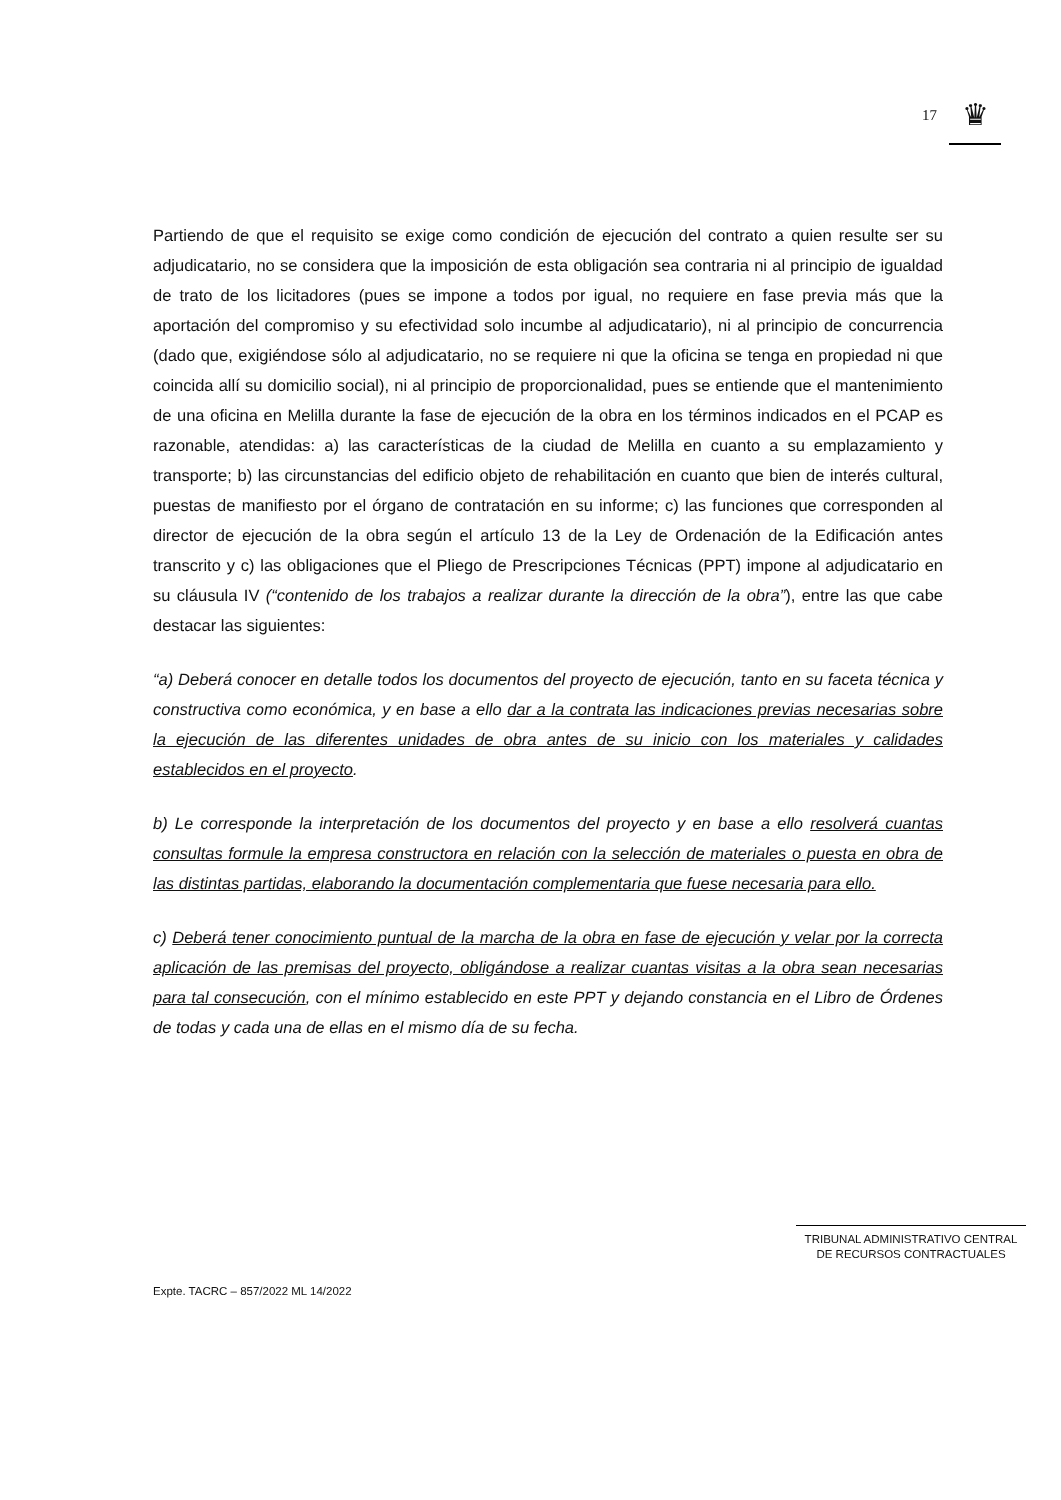17
♛
Partiendo de que el requisito se exige como condición de ejecución del contrato a quien resulte ser su adjudicatario, no se considera que la imposición de esta obligación sea contraria ni al principio de igualdad de trato de los licitadores (pues se impone a todos por igual, no requiere en fase previa más que la aportación del compromiso y su efectividad solo incumbe al adjudicatario), ni al principio de concurrencia (dado que, exigiéndose sólo al adjudicatario, no se requiere ni que la oficina se tenga en propiedad ni que coincida allí su domicilio social), ni al principio de proporcionalidad, pues se entiende que el mantenimiento de una oficina en Melilla durante la fase de ejecución de la obra en los términos indicados en el PCAP es razonable, atendidas: a) las características de la ciudad de Melilla en cuanto a su emplazamiento y transporte; b) las circunstancias del edificio objeto de rehabilitación en cuanto que bien de interés cultural, puestas de manifiesto por el órgano de contratación en su informe; c) las funciones que corresponden al director de ejecución de la obra según el artículo 13 de la Ley de Ordenación de la Edificación antes transcrito y c) las obligaciones que el Pliego de Prescripciones Técnicas (PPT) impone al adjudicatario en su cláusula IV (“contenido de los trabajos a realizar durante la dirección de la obra”), entre las que cabe destacar las siguientes:
“a) Deberá conocer en detalle todos los documentos del proyecto de ejecución, tanto en su faceta técnica y constructiva como económica, y en base a ello dar a la contrata las indicaciones previas necesarias sobre la ejecución de las diferentes unidades de obra antes de su inicio con los materiales y calidades establecidos en el proyecto.
b) Le corresponde la interpretación de los documentos del proyecto y en base a ello resolverá cuantas consultas formule la empresa constructora en relación con la selección de materiales o puesta en obra de las distintas partidas, elaborando la documentación complementaria que fuese necesaria para ello.
c) Deberá tener conocimiento puntual de la marcha de la obra en fase de ejecución y velar por la correcta aplicación de las premisas del proyecto, obligándose a realizar cuantas visitas a la obra sean necesarias para tal consecución, con el mínimo establecido en este PPT y dejando constancia en el Libro de Órdenes de todas y cada una de ellas en el mismo día de su fecha.
TRIBUNAL ADMINISTRATIVO CENTRAL
DE RECURSOS CONTRACTUALES
Expte. TACRC – 857/2022 ML 14/2022